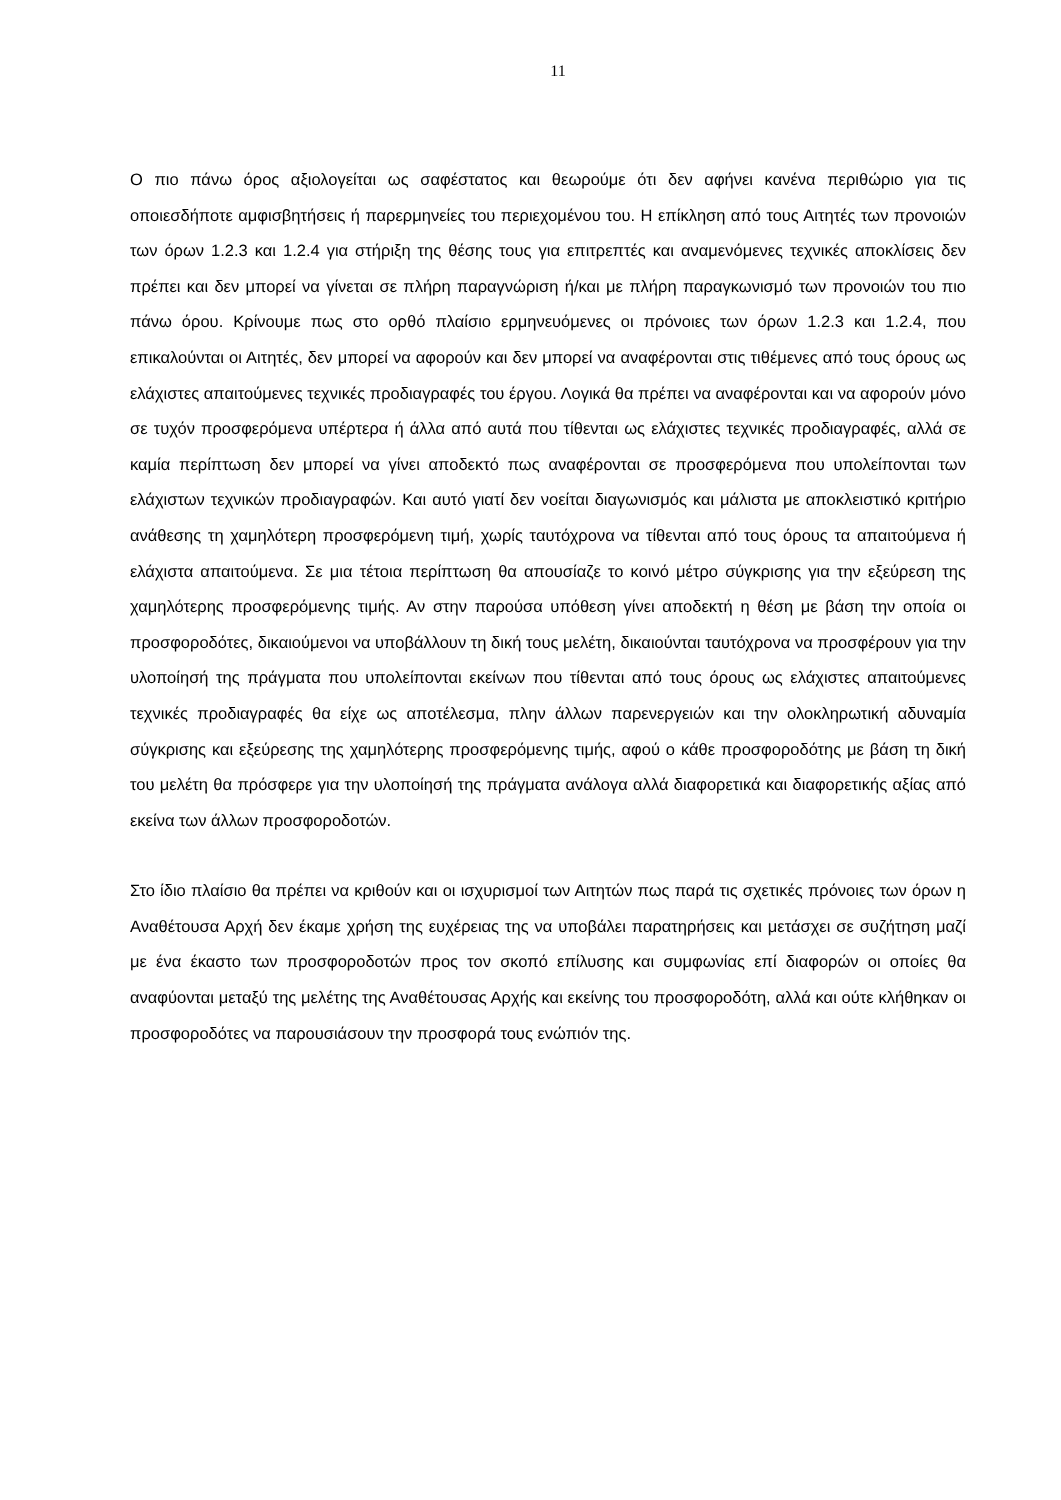11
Ο πιο πάνω όρος αξιολογείται ως σαφέστατος και θεωρούμε ότι δεν αφήνει κανένα περιθώριο για τις οποιεσδήποτε αμφισβητήσεις ή παρερμηνείες του περιεχομένου του. Η επίκληση από τους Αιτητές των προνοιών των όρων 1.2.3 και 1.2.4 για στήριξη της θέσης τους για επιτρεπτές και αναμενόμενες τεχνικές αποκλίσεις δεν πρέπει και δεν μπορεί να γίνεται σε πλήρη παραγνώριση ή/και με πλήρη παραγκωνισμό των προνοιών του πιο πάνω όρου. Κρίνουμε πως στο ορθό πλαίσιο ερμηνευόμενες οι πρόνοιες των όρων 1.2.3 και 1.2.4, που επικαλούνται οι Αιτητές, δεν μπορεί να αφορούν και δεν μπορεί να αναφέρονται στις τιθέμενες από τους όρους ως ελάχιστες απαιτούμενες τεχνικές προδιαγραφές του έργου. Λογικά θα πρέπει να αναφέρονται και να αφορούν μόνο σε τυχόν προσφερόμενα υπέρτερα ή άλλα από αυτά που τίθενται ως ελάχιστες τεχνικές προδιαγραφές, αλλά σε καμία περίπτωση δεν μπορεί να γίνει αποδεκτό πως αναφέρονται σε προσφερόμενα που υπολείπονται των ελάχιστων τεχνικών προδιαγραφών. Και αυτό γιατί δεν νοείται διαγωνισμός και μάλιστα με αποκλειστικό κριτήριο ανάθεσης τη χαμηλότερη προσφερόμενη τιμή, χωρίς ταυτόχρονα να τίθενται από τους όρους τα απαιτούμενα ή ελάχιστα απαιτούμενα. Σε μια τέτοια περίπτωση θα απουσίαζε το κοινό μέτρο σύγκρισης για την εξεύρεση της χαμηλότερης προσφερόμενης τιμής. Αν στην παρούσα υπόθεση γίνει αποδεκτή η θέση με βάση την οποία οι προσφοροδότες, δικαιούμενοι να υποβάλλουν τη δική τους μελέτη, δικαιούνται ταυτόχρονα να προσφέρουν για την υλοποίησή της πράγματα που υπολείπονται εκείνων που τίθενται από τους όρους ως ελάχιστες απαιτούμενες τεχνικές προδιαγραφές θα είχε ως αποτέλεσμα, πλην άλλων παρενεργειών και την ολοκληρωτική αδυναμία σύγκρισης και εξεύρεσης της χαμηλότερης προσφερόμενης τιμής, αφού ο κάθε προσφοροδότης με βάση τη δική του μελέτη θα πρόσφερε για την υλοποίησή της πράγματα ανάλογα αλλά διαφορετικά και διαφορετικής αξίας από εκείνα των άλλων προσφοροδοτών.
Στο ίδιο πλαίσιο θα πρέπει να κριθούν και οι ισχυρισμοί των Αιτητών πως παρά τις σχετικές πρόνοιες των όρων η Αναθέτουσα Αρχή δεν έκαμε χρήση της ευχέρειας της να υποβάλει παρατηρήσεις και μετάσχει σε συζήτηση μαζί με ένα έκαστο των προσφοροδοτών προς τον σκοπό επίλυσης και συμφωνίας επί διαφορών οι οποίες θα αναφύονται μεταξύ της μελέτης της Αναθέτουσας Αρχής και εκείνης του προσφοροδότη, αλλά και ούτε κλήθηκαν οι προσφοροδότες να παρουσιάσουν την προσφορά τους ενώπιόν της.